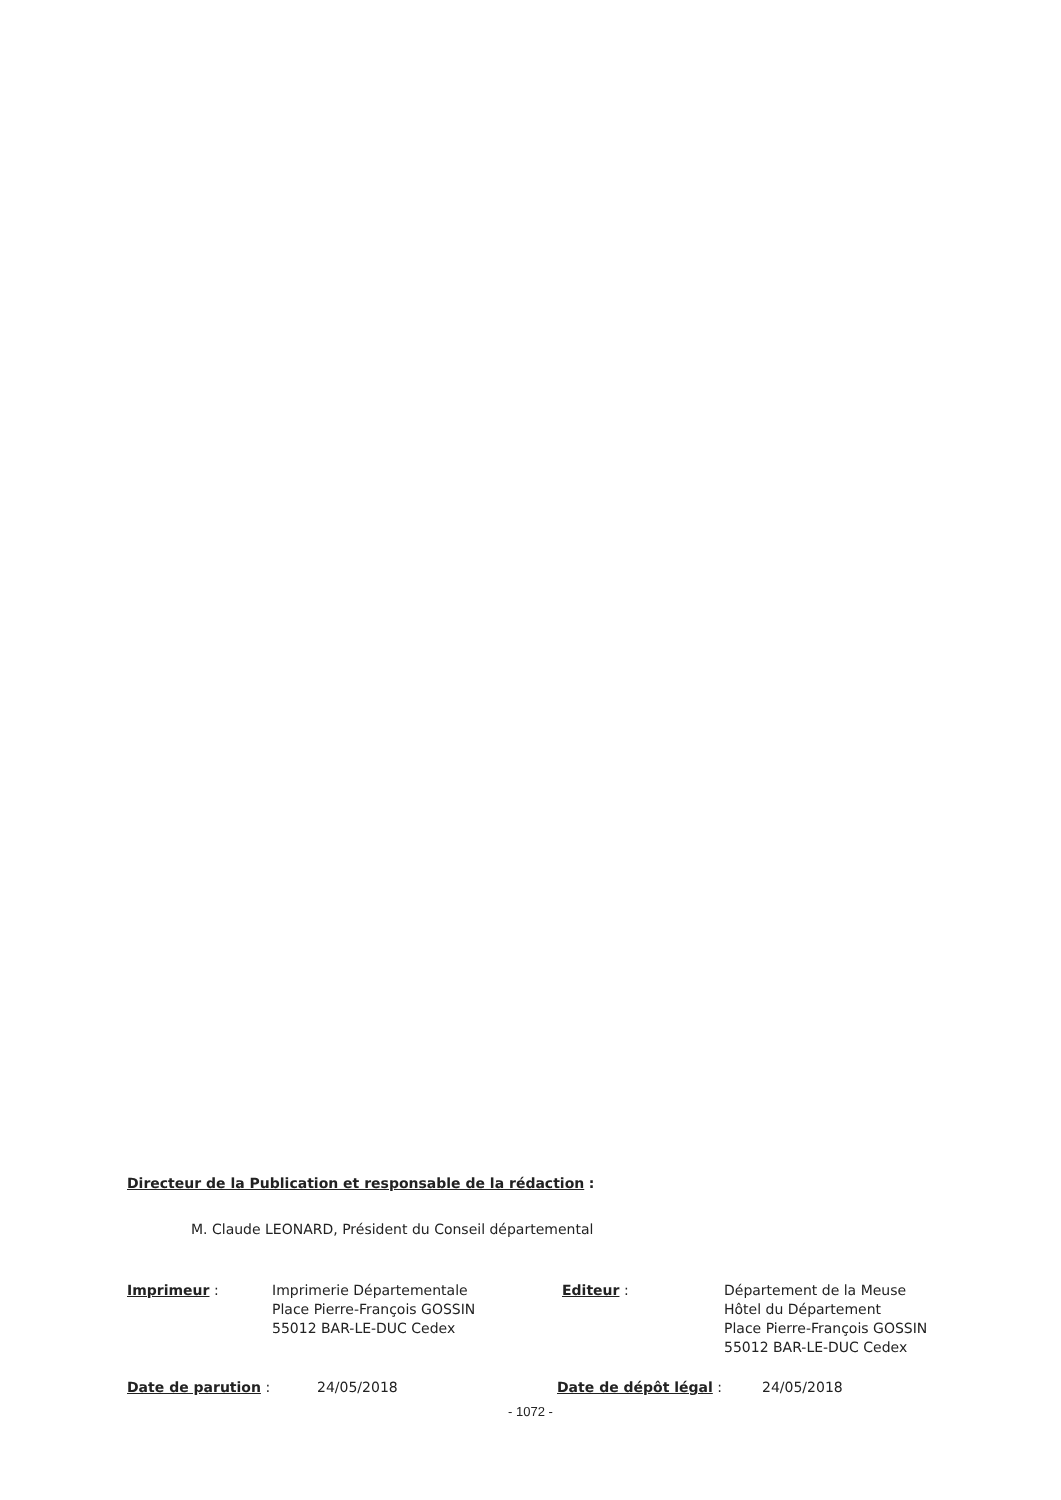Directeur de la Publication et responsable de la rédaction :
M. Claude LEONARD, Président du Conseil départemental
Imprimeur : Imprimerie Départementale
Place Pierre-François GOSSIN
55012 BAR-LE-DUC Cedex
Editeur : Département de la Meuse
Hôtel du Département
Place Pierre-François GOSSIN
55012 BAR-LE-DUC Cedex
Date de parution : 24/05/2018 Date de dépôt légal : 24/05/2018
- 1072 -